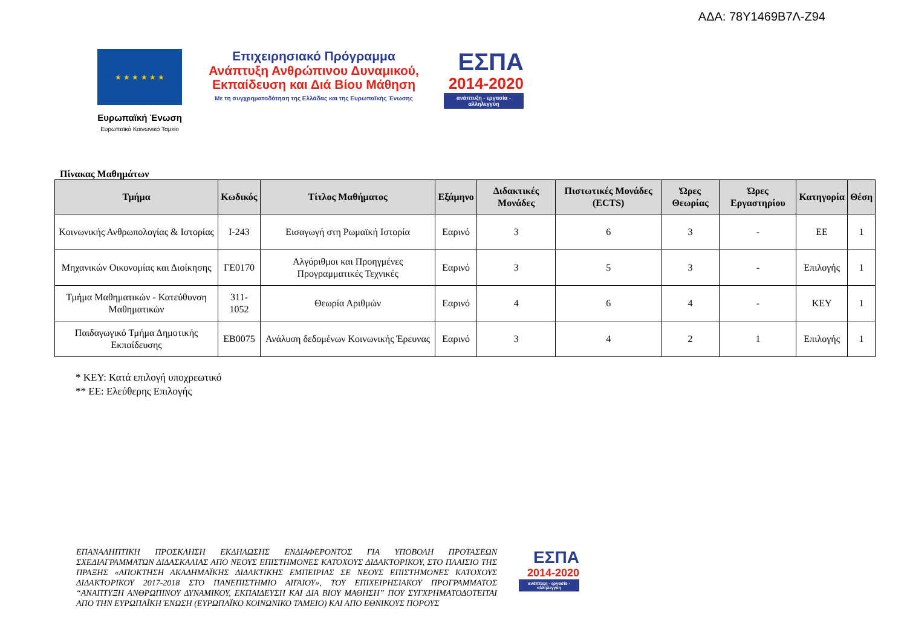ΑΔΑ: 78Υ1469Β7Λ-Ζ94
★ ★ ★ ★ ★ ★
Ευρωπαϊκή Ένωση
Ευρωπαϊκό Κοινωνικό Ταμείο
Επιχειρησιακό Πρόγραμμα
Ανάπτυξη Ανθρώπινου Δυναμικού,
Εκπαίδευση και Διά Βίου Μάθηση
Με τη συγχρηματοδότηση της Ελλάδας και της Ευρωπαϊκής Ένωσης
ΕΣΠΑ
2014-2020
ανάπτυξη - εργασία - αλληλεγγύη
Πίνακας Μαθημάτων
| Τμήμα | Κωδικός | Τίτλος Μαθήματος | Εξάμηνο | Διδακτικές Μονάδες | Πιστωτικές Μονάδες (ECTS) | Ώρες Θεωρίας | Ώρες Εργαστηρίου | Κατηγορία | Θέση |
| --- | --- | --- | --- | --- | --- | --- | --- | --- | --- |
| Κοινωνικής Ανθρωπολογίας & Ιστορίας | Ι-243 | Εισαγωγή στη Ρωμαϊκή Ιστορία | Εαρινό | 3 | 6 | 3 | - | ΕΕ | 1 |
| Μηχανικών Οικονομίας και Διοίκησης | ΓΕ0170 | Αλγόριθμοι και Προηγμένες Προγραμματικές Τεχνικές | Εαρινό | 3 | 5 | 3 | - | Επιλογής | 1 |
| Τμήμα Μαθηματικών - Κατεύθυνση Μαθηματικών | 311-1052 | Θεωρία Αριθμών | Εαρινό | 4 | 6 | 4 | - | ΚΕΥ | 1 |
| Παιδαγωγικό Τμήμα Δημοτικής Εκπαίδευσης | ΕΒ0075 | Ανάλυση δεδομένων Κοινωνικής Έρευνας | Εαρινό | 3 | 4 | 2 | 1 | Επιλογής | 1 |
* ΚΕΥ: Κατά επιλογή υποχρεωτικό
** ΕΕ: Ελεύθερης Επιλογής
ΕΠΑΝΑΛΗΠΤΙΚΗ ΠΡΟΣΚΛΗΣΗ ΕΚΔΗΛΩΣΗΣ ΕΝΔΙΑΦΕΡΟΝΤΟΣ ΓΙΑ ΥΠΟΒΟΛΗ ΠΡΟΤΑΣΕΩΝ ΣΧΕΔΙΑΓΡΑΜΜΑΤΩΝ ΔΙΔΑΣΚΑΛΙΑΣ ΑΠΟ ΝΕΟΥΣ ΕΠΙΣΤΗΜΟΝΕΣ ΚΑΤΟΧΟΥΣ ΔΙΔΑΚΤΟΡΙΚΟΥ, ΣΤΟ ΠΛΑΙΣΙΟ ΤΗΣ ΠΡΑΞΗΣ «ΑΠΟΚΤΗΣΗ ΑΚΑΔΗΜΑΪΚΗΣ ΔΙΔΑΚΤΙΚΗΣ ΕΜΠΕΙΡΙΑΣ ΣΕ ΝΕΟΥΣ ΕΠΙΣΤΗΜΟΝΕΣ ΚΑΤΟΧΟΥΣ ΔΙΔΑΚΤΟΡΙΚΟΥ 2017-2018 ΣΤΟ ΠΑΝΕΠΙΣΤΗΜΙΟ ΑΙΓΑΙΟΥ», ΤΟΥ ΕΠΙΧΕΙΡΗΣΙΑΚΟΥ ΠΡΟΓΡΑΜΜΑΤΟΣ “ΑΝΑΠΤΥΞΗ ΑΝΘΡΩΠΙΝΟΥ ΔΥΝΑΜΙΚΟΥ, ΕΚΠΑΙΔΕΥΣΗ ΚΑΙ ΔΙΑ ΒΙΟΥ ΜΑΘΗΣΗ” ΠΟΥ ΣΥΓΧΡΗΜΑΤΟΔΟΤΕΙΤΑΙ ΑΠΟ ΤΗΝ ΕΥΡΩΠΑΪΚΗ ΈΝΩΣΗ (ΕΥΡΩΠΑΪΚΟ ΚΟΙΝΩΝΙΚΟ ΤΑΜΕΙΟ) ΚΑΙ ΑΠΟ ΕΘΝΙΚΟΥΣ ΠΟΡΟΥΣ
ΕΣΠΑ
2014-2020
ανάπτυξη - εργασία - αλληλεγγύη